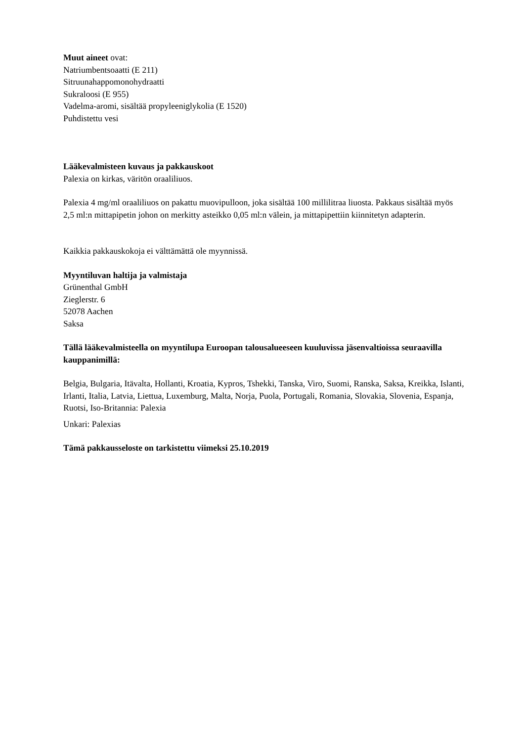Muut aineet ovat:
Natriumbentsoaatti (E 211)
Sitruunahappomonohydraatti
Sukraloosi (E 955)
Vadelma-aromi, sisältää propyleeniglykolia (E 1520)
Puhdistettu vesi
Lääkevalmisteen kuvaus ja pakkauskoot
Palexia on kirkas, väritön oraaliliuos.
Palexia 4 mg/ml oraaliliuos on pakattu muovipulloon, joka sisältää 100 millilitraa liuosta. Pakkaus sisältää myös 2,5 ml:n mittapipetin johon on merkitty asteikko 0,05 ml:n välein, ja mittapipettiin kiinnitetyn adapterin.
Kaikkia pakkauskokoja ei välttämättä ole myynnissä.
Myyntiluvan haltija ja valmistaja
Grünenthal GmbH
Zieglerstr. 6
52078 Aachen
Saksa
Tällä lääkevalmisteella on myyntilupa Euroopan talousalueeseen kuuluvissa jäsenvaltioissa seuraavilla kauppanimillä:
Belgia, Bulgaria, Itävalta, Hollanti, Kroatia, Kypros, Tshekki, Tanska, Viro, Suomi, Ranska, Saksa, Kreikka, Islanti, Irlanti, Italia, Latvia, Liettua, Luxemburg, Malta, Norja, Puola, Portugali, Romania, Slovakia, Slovenia, Espanja, Ruotsi, Iso-Britannia: Palexia
Unkari: Palexias
Tämä pakkausseloste on tarkistettu viimeksi 25.10.2019